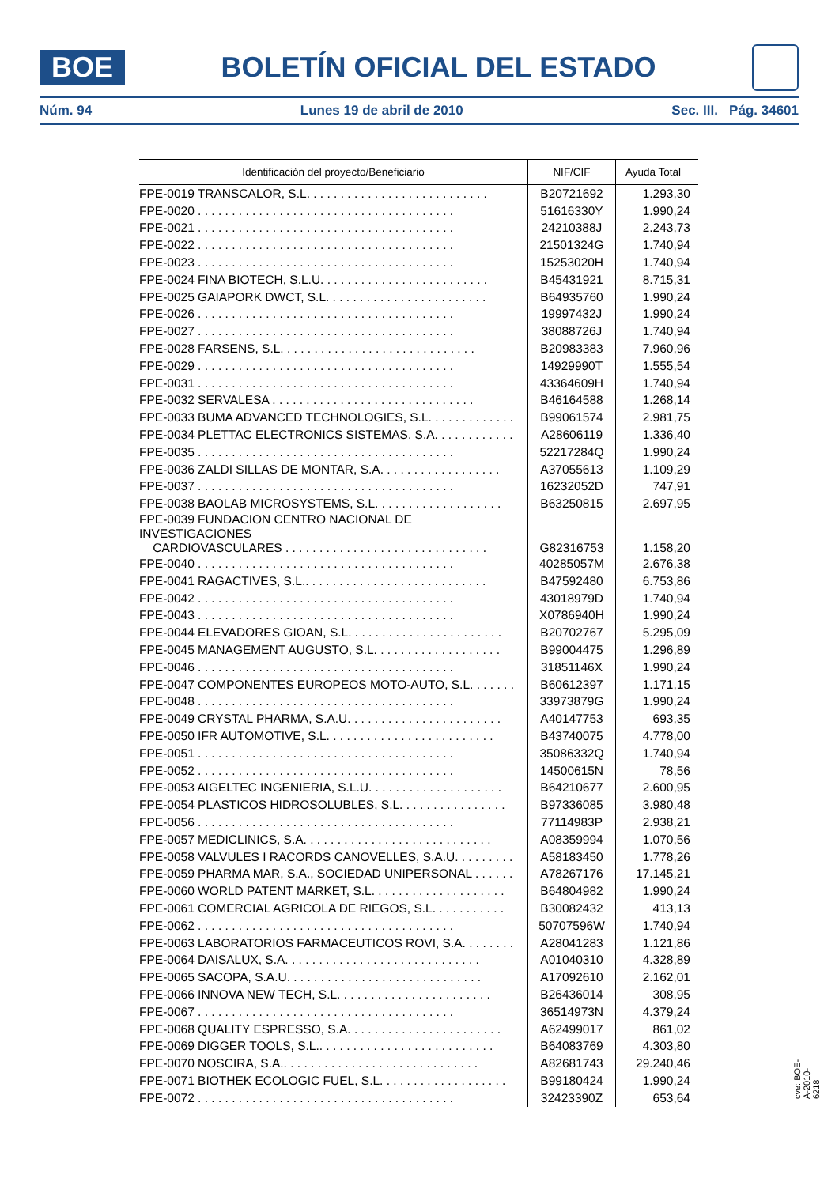BOE
BOLETÍN OFICIAL DEL ESTADO
Núm. 94 Lunes 19 de abril de 2010 Sec. III. Pág. 34601
| Identificación del proyecto/Beneficiario | NIF/CIF | Ayuda Total |
| --- | --- | --- |
| FPE-0019 TRANSCALOR, S.L. . . . . . . . . . . . . . . . . . . . . . . . . . . | B20721692 | 1.293,30 |
| FPE-0020 . . . . . . . . . . . . . . . . . . . . . . . . . . . . . . . . . . . . . . | 51616330Y | 1.990,24 |
| FPE-0021 . . . . . . . . . . . . . . . . . . . . . . . . . . . . . . . . . . . . . . | 24210388J | 2.243,73 |
| FPE-0022 . . . . . . . . . . . . . . . . . . . . . . . . . . . . . . . . . . . . . . | 21501324G | 1.740,94 |
| FPE-0023 . . . . . . . . . . . . . . . . . . . . . . . . . . . . . . . . . . . . . . | 15253020H | 1.740,94 |
| FPE-0024 FINA BIOTECH, S.L.U. . . . . . . . . . . . . . . . . . . . . . . . . | B45431921 | 8.715,31 |
| FPE-0025 GAIAPORK DWCT, S.L. . . . . . . . . . . . . . . . . . . . . . . . | B64935760 | 1.990,24 |
| FPE-0026 . . . . . . . . . . . . . . . . . . . . . . . . . . . . . . . . . . . . . . | 19997432J | 1.990,24 |
| FPE-0027 . . . . . . . . . . . . . . . . . . . . . . . . . . . . . . . . . . . . . . | 38088726J | 1.740,94 |
| FPE-0028 FARSENS, S.L. . . . . . . . . . . . . . . . . . . . . . . . . . . . . | B20983383 | 7.960,96 |
| FPE-0029 . . . . . . . . . . . . . . . . . . . . . . . . . . . . . . . . . . . . . . | 14929990T | 1.555,54 |
| FPE-0031 . . . . . . . . . . . . . . . . . . . . . . . . . . . . . . . . . . . . . . | 43364609H | 1.740,94 |
| FPE-0032 SERVALESA . . . . . . . . . . . . . . . . . . . . . . . . . . . . . . | B46164588 | 1.268,14 |
| FPE-0033 BUMA ADVANCED TECHNOLOGIES, S.L. . . . . . . . . . . . . | B99061574 | 2.981,75 |
| FPE-0034 PLETTAC ELECTRONICS SISTEMAS, S.A. . . . . . . . . . . . | A28606119 | 1.336,40 |
| FPE-0035 . . . . . . . . . . . . . . . . . . . . . . . . . . . . . . . . . . . . . . | 52217284Q | 1.990,24 |
| FPE-0036 ZALDI SILLAS DE MONTAR, S.A. . . . . . . . . . . . . . . . . . | A37055613 | 1.109,29 |
| FPE-0037 . . . . . . . . . . . . . . . . . . . . . . . . . . . . . . . . . . . . . . | 16232052D | 747,91 |
| FPE-0038 BAOLAB MICROSYSTEMS, S.L. . . . . . . . . . . . . . . . . . . | B63250815 | 2.697,95 |
| FPE-0039 FUNDACION CENTRO NACIONAL DE INVESTIGACIONES CARDIOVASCULARES . . . . . . . . . . . . . . . . . . . . . . . . . . . . . . | G82316753 | 1.158,20 |
| FPE-0040 . . . . . . . . . . . . . . . . . . . . . . . . . . . . . . . . . . . . . . | 40285057M | 2.676,38 |
| FPE-0041 RAGACTIVES, S.L.. . . . . . . . . . . . . . . . . . . . . . . . . . . | B47592480 | 6.753,86 |
| FPE-0042 . . . . . . . . . . . . . . . . . . . . . . . . . . . . . . . . . . . . . . | 43018979D | 1.740,94 |
| FPE-0043 . . . . . . . . . . . . . . . . . . . . . . . . . . . . . . . . . . . . . . | X0786940H | 1.990,24 |
| FPE-0044 ELEVADORES GIOAN, S.L. . . . . . . . . . . . . . . . . . . . . . . | B20702767 | 5.295,09 |
| FPE-0045 MANAGEMENT AUGUSTO, S.L. . . . . . . . . . . . . . . . . . . | B99004475 | 1.296,89 |
| FPE-0046 . . . . . . . . . . . . . . . . . . . . . . . . . . . . . . . . . . . . . . | 31851146X | 1.990,24 |
| FPE-0047 COMPONENTES EUROPEOS MOTO-AUTO, S.L. . . . . . . | B60612397 | 1.171,15 |
| FPE-0048 . . . . . . . . . . . . . . . . . . . . . . . . . . . . . . . . . . . . . . | 33973879G | 1.990,24 |
| FPE-0049 CRYSTAL PHARMA, S.A.U. . . . . . . . . . . . . . . . . . . . . . . | A40147753 | 693,35 |
| FPE-0050 IFR AUTOMOTIVE, S.L. . . . . . . . . . . . . . . . . . . . . . . . . | B43740075 | 4.778,00 |
| FPE-0051 . . . . . . . . . . . . . . . . . . . . . . . . . . . . . . . . . . . . . . | 35086332Q | 1.740,94 |
| FPE-0052 . . . . . . . . . . . . . . . . . . . . . . . . . . . . . . . . . . . . . . | 14500615N | 78,56 |
| FPE-0053 AIGELTEC INGENIERIA, S.L.U. . . . . . . . . . . . . . . . . . . . | B64210677 | 2.600,95 |
| FPE-0054 PLASTICOS HIDROSOLUBLES, S.L. . . . . . . . . . . . . . . . | B97336085 | 3.980,48 |
| FPE-0056 . . . . . . . . . . . . . . . . . . . . . . . . . . . . . . . . . . . . . . | 77114983P | 2.938,21 |
| FPE-0057 MEDICLINICS, S.A. . . . . . . . . . . . . . . . . . . . . . . . . . . . | A08359994 | 1.070,56 |
| FPE-0058 VALVULES I RACORDS CANOVELLES, S.A.U. . . . . . . . . | A58183450 | 1.778,26 |
| FPE-0059 PHARMA MAR, S.A., SOCIEDAD UNIPERSONAL . . . . . . | A78267176 | 17.145,21 |
| FPE-0060 WORLD PATENT MARKET, S.L. . . . . . . . . . . . . . . . . . . . | B64804982 | 1.990,24 |
| FPE-0061 COMERCIAL AGRICOLA DE RIEGOS, S.L. . . . . . . . . . . | B30082432 | 413,13 |
| FPE-0062 . . . . . . . . . . . . . . . . . . . . . . . . . . . . . . . . . . . . . . | 50707596W | 1.740,94 |
| FPE-0063 LABORATORIOS FARMACEUTICOS ROVI, S.A. . . . . . . . | A28041283 | 1.121,86 |
| FPE-0064 DAISALUX, S.A. . . . . . . . . . . . . . . . . . . . . . . . . . . . . | A01040310 | 4.328,89 |
| FPE-0065 SACOPA, S.A.U. . . . . . . . . . . . . . . . . . . . . . . . . . . . . | A17092610 | 2.162,01 |
| FPE-0066 INNOVA NEW TECH, S.L. . . . . . . . . . . . . . . . . . . . . . . | B26436014 | 308,95 |
| FPE-0067 . . . . . . . . . . . . . . . . . . . . . . . . . . . . . . . . . . . . . . | 36514973N | 4.379,24 |
| FPE-0068 QUALITY ESPRESSO, S.A. . . . . . . . . . . . . . . . . . . . . . . | A62499017 | 861,02 |
| FPE-0069 DIGGER TOOLS, S.L.. . . . . . . . . . . . . . . . . . . . . . . . . . | B64083769 | 4.303,80 |
| FPE-0070 NOSCIRA, S.A.. . . . . . . . . . . . . . . . . . . . . . . . . . . . . | A82681743 | 29.240,46 |
| FPE-0071 BIOTHEK ECOLOGIC FUEL, S.L. . . . . . . . . . . . . . . . . . . | B99180424 | 1.990,24 |
| FPE-0072 . . . . . . . . . . . . . . . . . . . . . . . . . . . . . . . . . . . . . . | 32423390Z | 653,64 |
cve: BOE-A-2010-6218